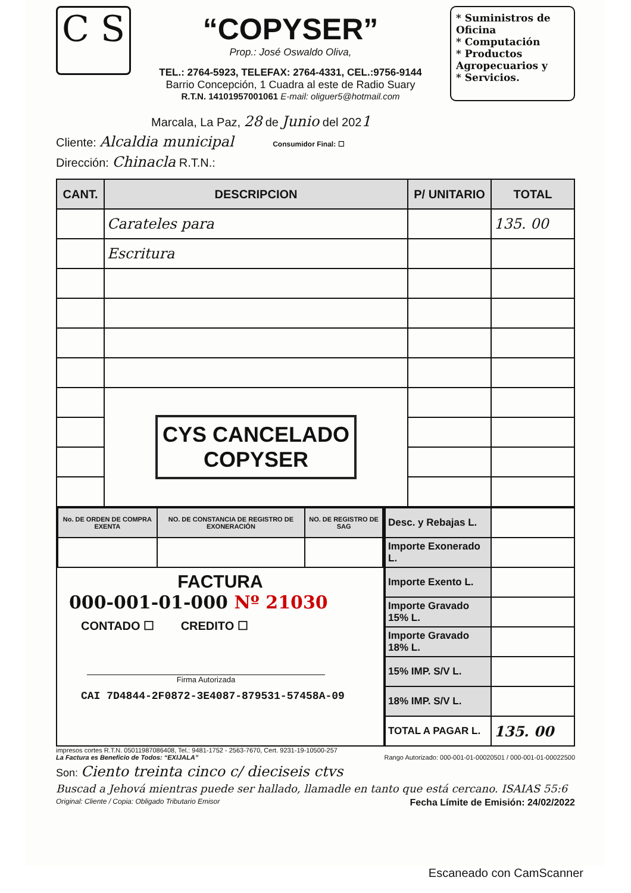C S
“COPYSER”
Prop.: José Oswaldo Oliva,
TEL.: 2764-5923, TELEFAX: 2764-4331, CEL.:9756-9144
Barrio Concepción, 1 Cuadra al este de Radio Suary
R.T.N. 14101957001061 E-mail: oliguer5@hotmail.com
* Suministros de Oficina
* Computación
* Productos Agropecuarios y
* Servicios.
Marcala, La Paz, 28 de Junio del 2021
Cliente: Alcaldia municipal Consumidor Final: ☐
Dirección: Chinacla R.T.N.:
| CANT. | DESCRIPCION | P/ UNITARIO | TOTAL |
| --- | --- | --- | --- |
| | Carateles para | | 135. 00 |
| | Escritura | | |
| | CYS CANCELADO COPYSER | | |
| No. DE ORDEN DE COMPRA EXENTA | NO. DE CONSTANCIA DE REGISTRO DE EXONERACIÓN | NO. DE REGISTRO DE SAG |
| --- | --- | --- |
FACTURA
000-001-01-000 Nº 21030
CONTADO ☐ CREDITO ☐
Firma Autorizada
CAI 7D4844-2F0872-3E4087-879531-57458A-09
| Desc. y Rebajas L. | |
| Importe Exonerado L. | |
| Importe Exento L. | |
| Importe Gravado 15% L. | |
| Importe Gravado 18% L. | |
| 15% IMP. S/V L. | |
| 18% IMP. S/V L. | |
| TOTAL A PAGAR L. | 135. 00 |
impresos cortes R.T.N. 05011987086408, Tel.: 9481-1752 - 2563-7670, Cert. 9231-19-10500-257
La Factura es Beneficio de Todos: “EXIJALA” Rango Autorizado: 000-001-01-00020501 / 000-001-01-00022500
Son: Ciento treinta cinco c/ dieciseis ctvs
Buscad a Jehová mientras puede ser hallado, llamadle en tanto que está cercano. ISAIAS 55:6
Original: Cliente / Copia: Obligado Tributario Emisor Fecha Límite de Emisión: 24/02/2022
Escaneado con CamScanner